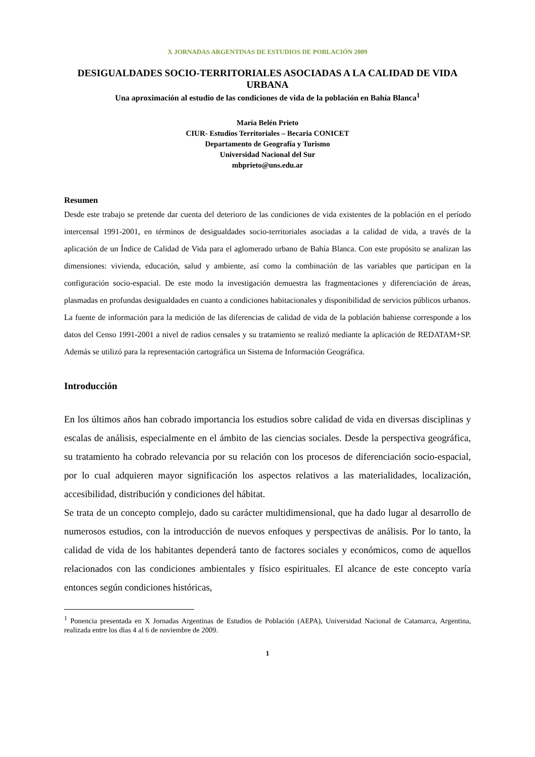X JORNADAS ARGENTINAS DE ESTUDIOS DE POBLACIÓN 2009
DESIGUALDADES SOCIO-TERRITORIALES ASOCIADAS A LA CALIDAD DE VIDA URBANA
Una aproximación al estudio de las condiciones de vida de la población en Bahía Blanca<sup>1</sup>
María Belén Prieto
CIUR- Estudios Territoriales – Becaria CONICET
Departamento de Geografía y Turismo
Universidad Nacional del Sur
mbprieto@uns.edu.ar
Resumen
Desde este trabajo se pretende dar cuenta del deterioro de las condiciones de vida existentes de la población en el período intercensal 1991-2001, en términos de desigualdades socio-territoriales asociadas a la calidad de vida, a través de la aplicación de un Índice de Calidad de Vida para el aglomerado urbano de Bahía Blanca. Con este propósito se analizan las dimensiones: vivienda, educación, salud y ambiente, así como la combinación de las variables que participan en la configuración socio-espacial. De este modo la investigación demuestra las fragmentaciones y diferenciación de áreas, plasmadas en profundas desigualdades en cuanto a condiciones habitacionales y disponibilidad de servicios públicos urbanos.
La fuente de información para la medición de las diferencias de calidad de vida de la población bahiense corresponde a los datos del Censo 1991-2001 a nivel de radios censales y su tratamiento se realizó mediante la aplicación de REDATAM+SP. Además se utilizó para la representación cartográfica un Sistema de Información Geográfica.
Introducción
En los últimos años han cobrado importancia los estudios sobre calidad de vida en diversas disciplinas y escalas de análisis, especialmente en el ámbito de las ciencias sociales. Desde la perspectiva geográfica, su tratamiento ha cobrado relevancia por su relación con los procesos de diferenciación socio-espacial, por lo cual adquieren mayor significación los aspectos relativos a las materialidades, localización, accesibilidad, distribución y condiciones del hábitat.
Se trata de un concepto complejo, dado su carácter multidimensional, que ha dado lugar al desarrollo de numerosos estudios, con la introducción de nuevos enfoques y perspectivas de análisis. Por lo tanto, la calidad de vida de los habitantes dependerá tanto de factores sociales y económicos, como de aquellos relacionados con las condiciones ambientales y físico espirituales. El alcance de este concepto varía entonces según condiciones históricas,
<sup>1</sup> Ponencia presentada en X Jornadas Argentinas de Estudios de Población (AEPA), Universidad Nacional de Catamarca, Argentina, realizada entre los días 4 al 6 de noviembre de 2009.
1